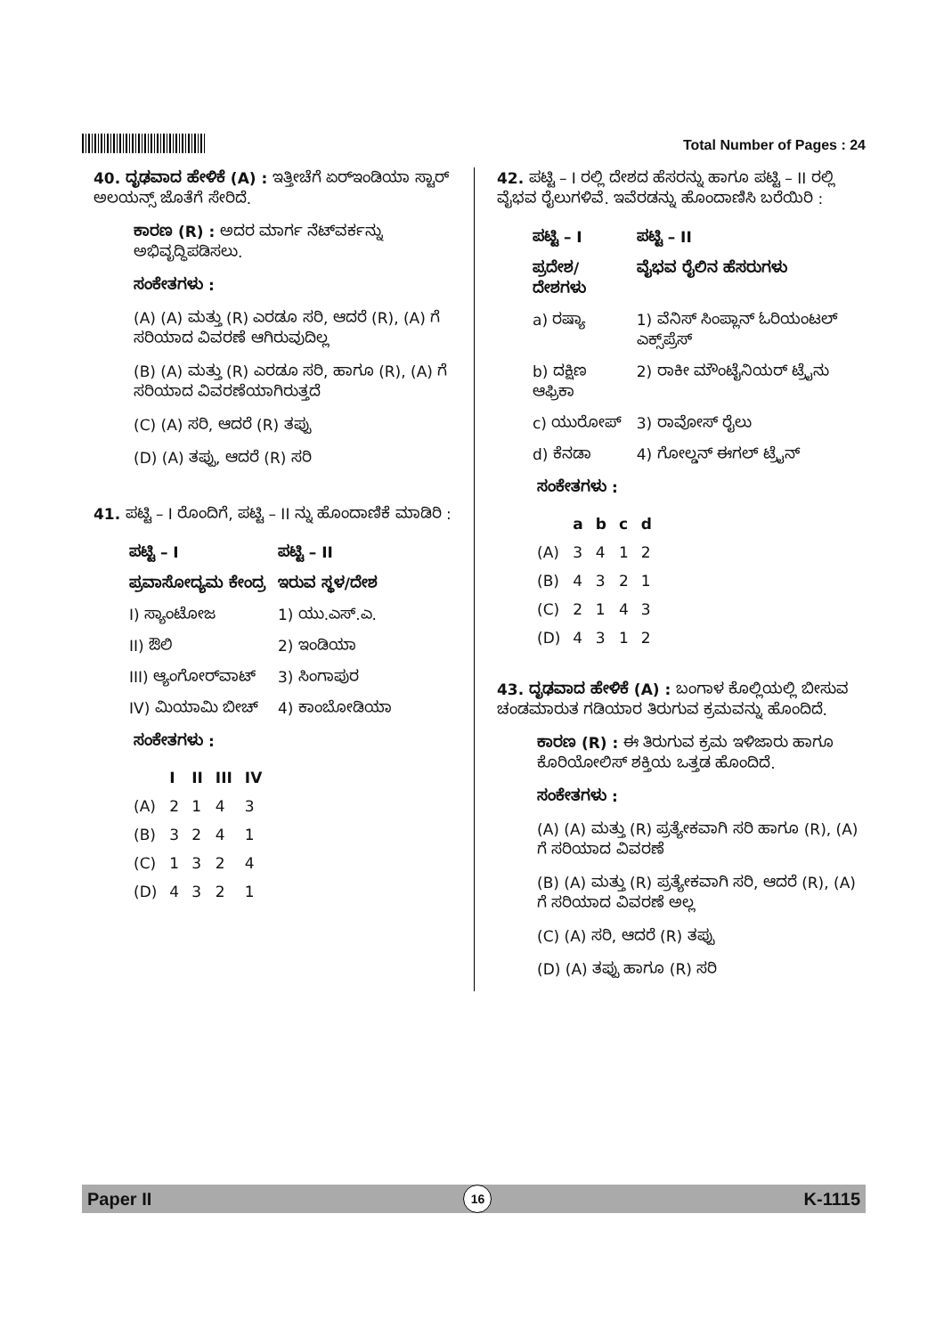Total Number of Pages : 24
40. ದೃಢವಾದ ಹೇಳಿಕೆ (A) : ಇತ್ತೀಚೆಗೆ ಏರ್‌ಇಂಡಿಯಾ ಸ್ಟಾರ್ ಅಲಯನ್ಸ್ ಜೊತೆಗೆ ಸೇರಿದೆ.
ಕಾರಣ (R) : ಅದರ ಮಾರ್ಗ ನೆಟ್‌ವರ್ಕನ್ನು ಅಭಿವೃದ್ಧಿಪಡಿಸಲು.
ಸಂಕೇತಗಳು :
(A) (A) ಮತ್ತು (R) ಎರಡೂ ಸರಿ, ಆದರೆ (R), (A) ಗೆ ಸರಿಯಾದ ವಿವರಣೆ ಆಗಿರುವುದಿಲ್ಲ
(B) (A) ಮತ್ತು (R) ಎರಡೂ ಸರಿ, ಹಾಗೂ (R), (A) ಗೆ ಸರಿಯಾದ ವಿವರಣೆಯಾಗಿರುತ್ತದೆ
(C) (A) ಸರಿ, ಆದರೆ (R) ತಪ್ಪು
(D) (A) ತಪ್ಪು, ಆದರೆ (R) ಸರಿ
41. ಪಟ್ಟಿ – I ರೊಂದಿಗೆ, ಪಟ್ಟಿ – II ನ್ನು ಹೊಂದಾಣಿಕೆ ಮಾಡಿರಿ :
| ಪಟ್ಟಿ – I | ಪಟ್ಟಿ – II |
| --- | --- |
| ಪ್ರವಾಸೋದ್ಯಮ ಕೇಂದ್ರ | ಇರುವ ಸ್ಥಳ/ದೇಶ |
| I) ಸ್ಯಾಂಟೋಜ | 1) ಯು.ಎಸ್.ಎ. |
| II) ಔಲಿ | 2) ಇಂಡಿಯಾ |
| III) ಆ್ಯಂಗೋರ್‌ವಾಟ್ | 3) ಸಿಂಗಾಪುರ |
| IV) ಮಿಯಾಮಿ ಬೀಚ್ | 4) ಕಾಂಬೋಡಿಯಾ |
ಸಂಕೇತಗಳು :
| | I | II | III | IV |
| --- | --- | --- | --- | --- |
| (A) | 2 | 1 | 4 | 3 |
| (B) | 3 | 2 | 4 | 1 |
| (C) | 1 | 3 | 2 | 4 |
| (D) | 4 | 3 | 2 | 1 |
42. ಪಟ್ಟಿ – I ರಲ್ಲಿ ದೇಶದ ಹೆಸರನ್ನು ಹಾಗೂ ಪಟ್ಟಿ – II ರಲ್ಲಿ ವೈಭವ ರೈಲುಗಳಿವೆ. ಇವೆರಡನ್ನು ಹೊಂದಾಣಿಸಿ ಬರೆಯಿರಿ :
| ಪಟ್ಟಿ – I | ಪಟ್ಟಿ – II |
| --- | --- |
| ಪ್ರದೇಶ/ದೇಶಗಳು | ವೈಭವ ರೈಲಿನ ಹೆಸರುಗಳು |
| a) ರಷ್ಯಾ | 1) ವೆನಿಸ್ ಸಿಂಪ್ಲಾನ್ ಓರಿಯಂಟಲ್ ಎಕ್ಸ್‌ಪ್ರೆಸ್ |
| b) ದಕ್ಷಿಣ ಆಫ್ರಿಕಾ | 2) ರಾಕೀ ಮೌಂಟೈನಿಯರ್ ಟ್ರೈನು |
| c) ಯುರೋಪ್ | 3) ರಾವೋಸ್ ರೈಲು |
| d) ಕೆನಡಾ | 4) ಗೋಲ್ಡನ್ ಈಗಲ್ ಟ್ರೈನ್ |
ಸಂಕೇತಗಳು :
| | a | b | c | d |
| --- | --- | --- | --- | --- |
| (A) | 3 | 4 | 1 | 2 |
| (B) | 4 | 3 | 2 | 1 |
| (C) | 2 | 1 | 4 | 3 |
| (D) | 4 | 3 | 1 | 2 |
43. ದೃಢವಾದ ಹೇಳಿಕೆ (A) : ಬಂಗಾಳ ಕೊಲ್ಲಿಯಲ್ಲಿ ಬೀಸುವ ಚಂಡಮಾರುತ ಗಡಿಯಾರ ತಿರುಗುವ ಕ್ರಮವನ್ನು ಹೊಂದಿದೆ.
ಕಾರಣ (R) : ಈ ತಿರುಗುವ ಕ್ರಮ ಇಳಿಜಾರು ಹಾಗೂ ಕೊರಿಯೋಲಿಸ್ ಶಕ್ತಿಯ ಒತ್ತಡ ಹೊಂದಿದೆ.
ಸಂಕೇತಗಳು :
(A) (A) ಮತ್ತು (R) ಪ್ರತ್ಯೇಕವಾಗಿ ಸರಿ ಹಾಗೂ (R), (A) ಗೆ ಸರಿಯಾದ ವಿವರಣೆ
(B) (A) ಮತ್ತು (R) ಪ್ರತ್ಯೇಕವಾಗಿ ಸರಿ, ಆದರೆ (R), (A) ಗೆ ಸರಿಯಾದ ವಿವರಣೆ ಅಲ್ಲ
(C) (A) ಸರಿ, ಆದರೆ (R) ತಪ್ಪು
(D) (A) ತಪ್ಪು ಹಾಗೂ (R) ಸರಿ
Paper II 16 K-1115